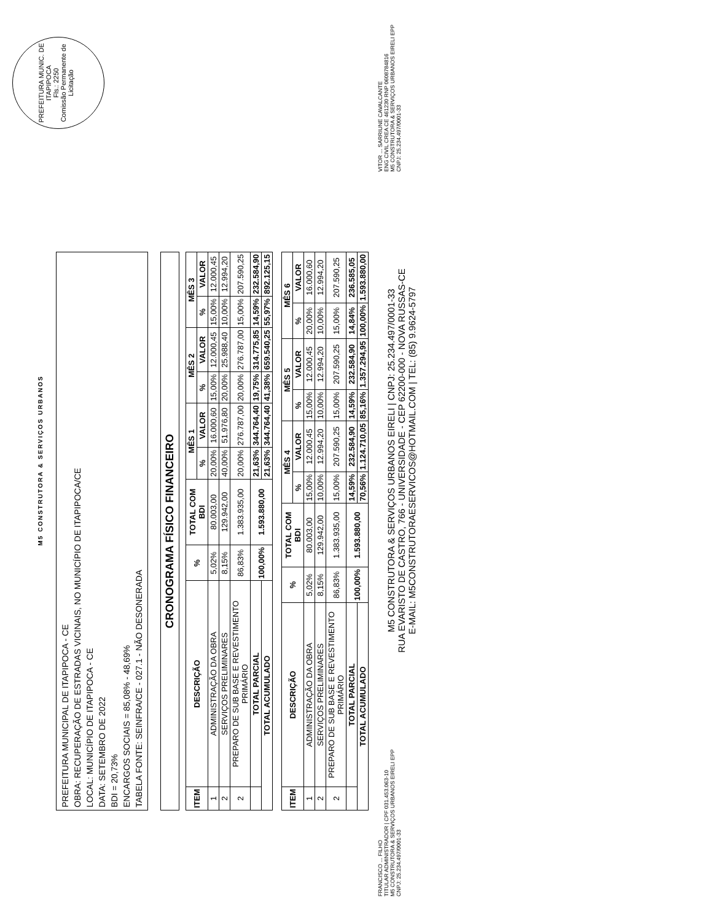M5 CONSTRUTORA & SERVIÇOS URBANOS
PREFEITURA MUNIC. DE ITAPIPOCA
Fls.: 2250
Comissão Permanente de Licitação
PREFEITURA MUNICIPAL DE ITAPIPOCA - CE
OBRA: RECUPERAÇÃO DE ESTRADAS VICINAIS, NO MUNICÍPIO DE ITAPIPOCA/CE
LOCAL: MUNICÍPIO DE ITAPIPOCA - CE
DATA: SETEMBRO DE 2022
BDI = 20,73%
ENCARGOS SOCIAIS = 85,08% - 48,69%
TABELA FONTE: SEINFRA/CE - 027.1 - NÃO DESONERADA
CRONOGRAMA FÍSICO FINANCEIRO
| ITEM | DESCRIÇÃO | % | TOTAL COM BDI | MÊS 1 | | MÊS 2 | | MÊS 3 | |
| --- | --- | --- | --- | --- | --- | --- | --- | --- | --- |
| | | | | % | VALOR | % | VALOR | % | VALOR |
| 1 | ADMINISTRAÇÃO DA OBRA | 5,02% | 80.003,00 | 20,00% | 16.000,60 | 15,00% | 12.000,45 | 15,00% | 12.000,45 |
| 2 | SERVIÇOS PRELIMINARES | 8,15% | 129.942,00 | 40,00% | 51.976,80 | 20,00% | 25.988,40 | 10,00% | 12.994,20 |
| 2 | PREPARO DE SUB BASE E REVESTIMENTO PRIMÁRIO | 86,83% | 1.383.935,00 | 20,00% | 276.787,00 | 20,00% | 276.787,00 | 15,00% | 207.590,25 |
| | TOTAL PARCIAL | 100,00% | 1.593.880,00 | 21,63% | 344.764,40 | 19,75% | 314.775,85 | 14,59% | 232.584,90 |
| TOTAL ACUMULADO | | | | 21,63% | 344.764,40 | 41,38% | 659.540,25 | 55,97% | 892.125,15 |
| ITEM | DESCRIÇÃO | % | TOTAL COM BDI | MÊS 4 | | MÊS 5 | | MÊS 6 | |
| --- | --- | --- | --- | --- | --- | --- | --- | --- | --- |
| | | | | % | VALOR | % | VALOR | % | VALOR |
| 1 | ADMINISTRAÇÃO DA OBRA | 5,02% | 80.003,00 | 15,00% | 12.000,45 | 15,00% | 12.000,45 | 20,00% | 16.000,60 |
| 2 | SERVIÇOS PRELIMINARES | 8,15% | 129.942,00 | 10,00% | 12.994,20 | 10,00% | 12.994,20 | 10,00% | 12.994,20 |
| 2 | PREPARO DE SUB BASE E REVESTIMENTO PRIMÁRIO | 86,83% | 1.383.935,00 | 15,00% | 207.590,25 | 15,00% | 207.590,25 | 15,00% | 207.590,25 |
| | TOTAL PARCIAL | 100,00% | 1.593.880,00 | 14,59% | 232.584,90 | 14,59% | 232.584,90 | 14,84% | 236.585,05 |
| TOTAL ACUMULADO | | | | 70,56% | 1.124.710,05 | 85,16% | 1.357.294,95 | 100,00% | 1.593.880,00 |
FRANCISCO ... FILHO
TITULAR ADMINISTRADOR | CPF 031.453.063-10
M5 CONSTRUTORA & SERVIÇOS URBANOS EIRELI EPP
CNPJ: 25.234.497/0001-33
M5 CONSTRUTORA & SERVIÇOS URBANOS EIRELI | CNPJ: 25.234.497/0001-33
RUA EVARISTO DE CASTRO, 766 - UNIVERSIDADE - CEP 62200-000 - NOVA RUSSAS-CE
E-MAIL: M5CONSTRUTORAESERVICOS@HOTMAIL.COM | TEL: (85) 9.9624-5797
VITOR ... SARRIUNE CAVALCANTE
ENG CIVIL CREA CE 461230 RNP 0608784816
M5 CONSTRUTORA & SERVIÇOS URBANOS EIRELI EPP
CNPJ: 25.234.497/0001-33